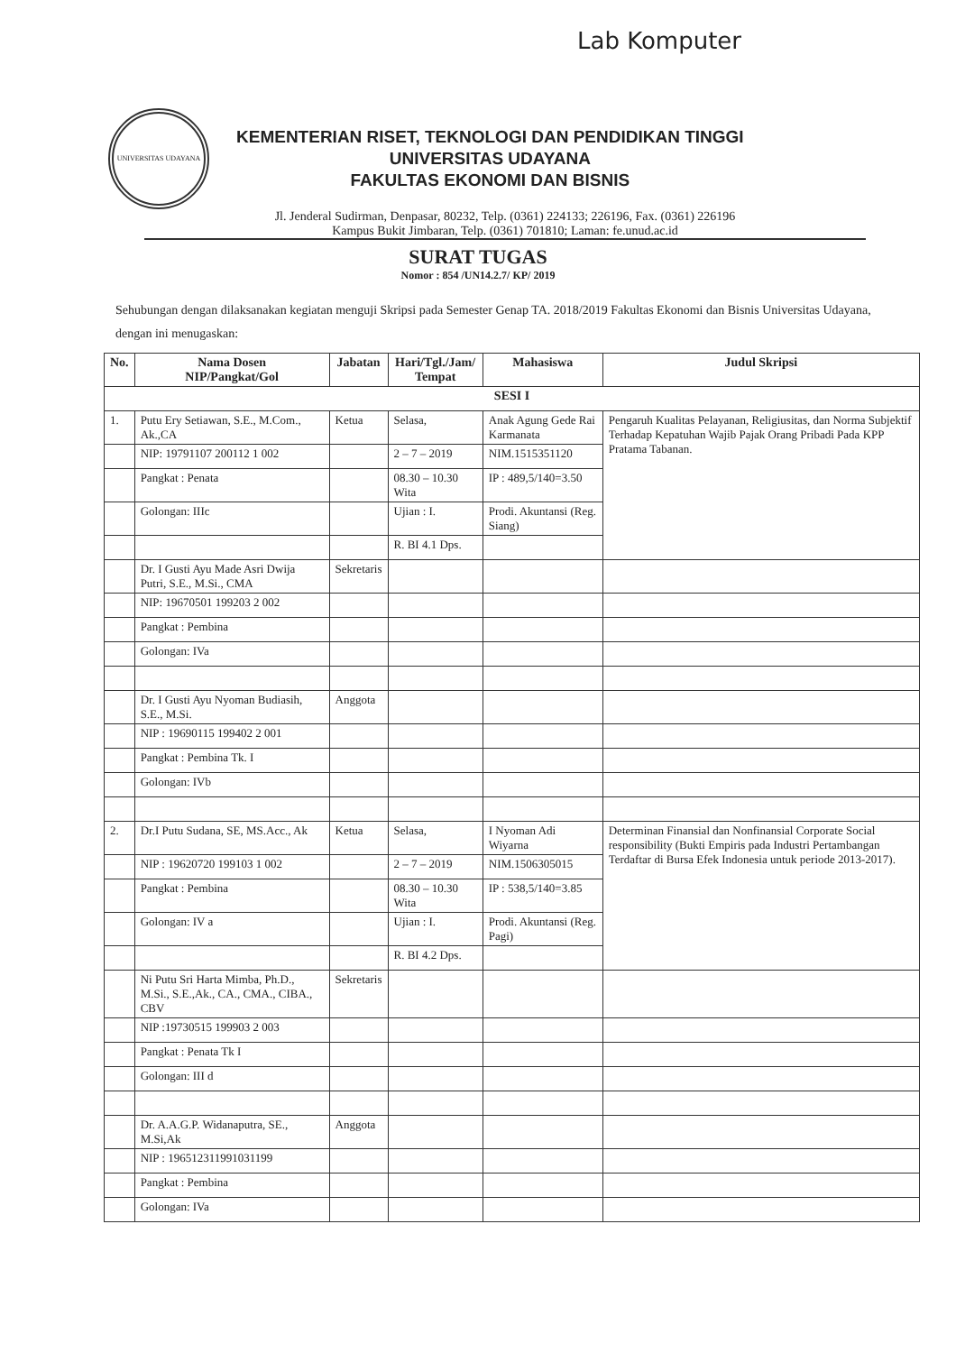Lab Komputer
UNIVERSITAS UDAYANA
KEMENTERIAN RISET, TEKNOLOGI DAN PENDIDIKAN TINGGI
UNIVERSITAS UDAYANA
FAKULTAS EKONOMI DAN BISNIS
Jl. Jenderal Sudirman, Denpasar, 80232, Telp. (0361) 224133; 226196, Fax. (0361) 226196
Kampus Bukit Jimbaran, Telp. (0361) 701810; Laman: fe.unud.ac.id
SURAT TUGAS
Nomor : 854 /UN14.2.7/ KP/ 2019
Sehubungan dengan dilaksanakan kegiatan menguji Skripsi pada Semester Genap TA. 2018/2019 Fakultas Ekonomi dan Bisnis Universitas Udayana, dengan ini menugaskan:
| No. | Nama Dosen NIP/Pangkat/Gol | Jabatan | Hari/Tgl./Jam/ Tempat | Mahasiswa | Judul Skripsi |
| --- | --- | --- | --- | --- | --- |
| SESI I | | | | | |
| 1. | Putu Ery Setiawan, S.E., M.Com., Ak.,CA | Ketua | Selasa, | Anak Agung Gede Rai Karmanata | Pengaruh Kualitas Pelayanan, Religiusitas, dan Norma Subjektif Terhadap Kepatuhan Wajib Pajak Orang Pribadi Pada KPP Pratama Tabanan. |
| | NIP: 19791107 200112 1 002 | | 2 – 7 – 2019 | NIM.1515351120 | |
| | Pangkat : Penata | | 08.30 – 10.30 Wita | IP : 489,5/140=3.50 | |
| | Golongan: IIIc | | Ujian : I. | Prodi. Akuntansi (Reg. Siang) | |
| | | | R. BI 4.1 Dps. | | |
| | Dr. I Gusti Ayu Made Asri Dwija Putri, S.E., M.Si., CMA | Sekretaris | | | |
| | NIP: 19670501 199203 2 002 | | | | |
| | Pangkat : Pembina | | | | |
| | Golongan: IVa | | | | |
| | Dr. I Gusti Ayu Nyoman Budiasih, S.E., M.Si. | Anggota | | | |
| | NIP : 19690115 199402 2 001 | | | | |
| | Pangkat : Pembina Tk. I | | | | |
| | Golongan: IVb | | | | |
| 2. | Dr.I Putu Sudana, SE, MS.Acc., Ak | Ketua | Selasa, | I Nyoman Adi Wiyarna | Determinan Finansial dan Nonfinansial Corporate Social responsibility (Bukti Empiris pada Industri Pertambangan Terdaftar di Bursa Efek Indonesia untuk periode 2013-2017). |
| | NIP : 19620720 199103 1 002 | | 2 – 7 – 2019 | NIM.1506305015 | |
| | Pangkat : Pembina | | 08.30 – 10.30 Wita | IP : 538,5/140=3.85 | |
| | Golongan: IV a | | Ujian : I. | Prodi. Akuntansi (Reg. Pagi) | |
| | | | R. BI 4.2 Dps. | | |
| | Ni Putu Sri Harta Mimba, Ph.D., M.Si., S.E.,Ak., CA., CMA., CIBA., CBV | Sekretaris | | | |
| | NIP :19730515 199903 2 003 | | | | |
| | Pangkat : Penata Tk I | | | | |
| | Golongan: III d | | | | |
| | Dr. A.A.G.P. Widanaputra, SE., M.Si,Ak | Anggota | | | |
| | NIP : 196512311991031199 | | | | |
| | Pangkat : Pembina | | | | |
| | Golongan: IVa | | | | |